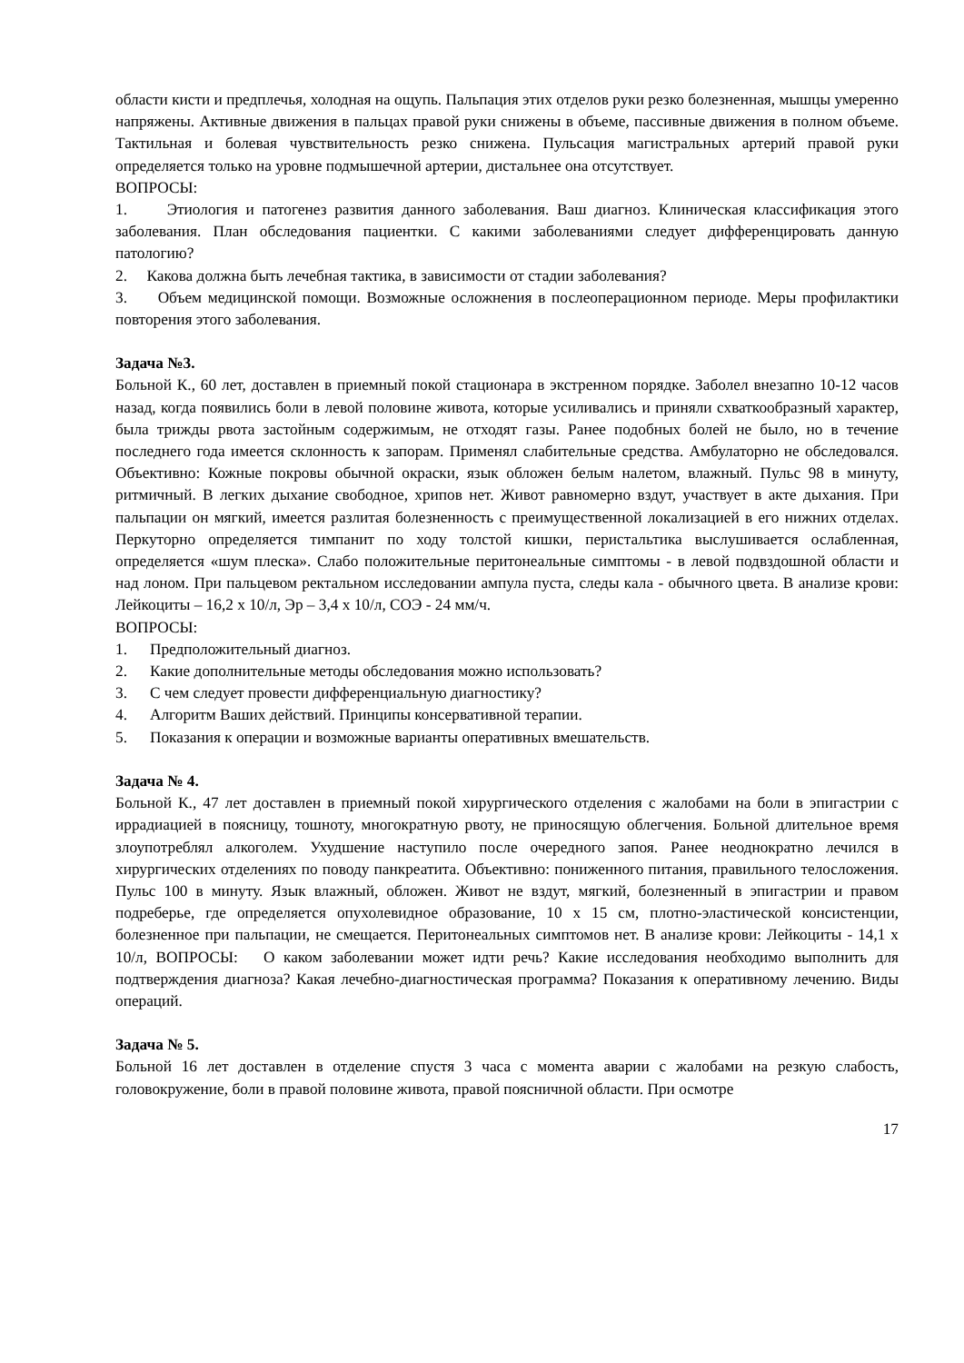области кисти и предплечья, холодная на ощупь. Пальпация этих отделов руки резко болезненная, мышцы умеренно напряжены. Активные движения в пальцах правой руки снижены в объеме, пассивные движения в полном объеме. Тактильная и болевая чувствительность резко снижена. Пульсация магистральных артерий правой руки определяется только на уровне подмышечной артерии, дистальнее она отсутствует.
ВОПРОСЫ:
1. Этиология и патогенез развития данного заболевания. Ваш диагноз. Клиническая классификация этого заболевания. План обследования пациентки. С какими заболеваниями следует дифференцировать данную патологию?
2. Какова должна быть лечебная тактика, в зависимости от стадии заболевания?
3. Объем медицинской помощи. Возможные осложнения в послеоперационном периоде. Меры профилактики повторения этого заболевания.
Задача №3.
Больной К., 60 лет, доставлен в приемный покой стационара в экстренном порядке. Заболел внезапно 10-12 часов назад, когда появились боли в левой половине живота, которые усиливались и приняли схваткообразный характер, была трижды рвота застойным содержимым, не отходят газы. Ранее подобных болей не было, но в течение последнего года имеется склонность к запорам. Применял слабительные средства. Амбулаторно не обследовался. Объективно: Кожные покровы обычной окраски, язык обложен белым налетом, влажный. Пульс 98 в минуту, ритмичный. В легких дыхание свободное, хрипов нет. Живот равномерно вздут, участвует в акте дыхания. При пальпации он мягкий, имеется разлитая болезненность с преимущественной локализацией в его нижних отделах. Перкуторно определяется тимпанит по ходу толстой кишки, перистальтика выслушивается ослабленная, определяется «шум плеска». Слабо положительные перитонеальные симптомы - в левой подвздошной области и над лоном. При пальцевом ректальном исследовании ампула пуста, следы кала - обычного цвета. В анализе крови: Лейкоциты – 16,2 х 10/л, Эр – 3,4 х 10/л, СОЭ - 24 мм/ч.
ВОПРОСЫ:
1. Предположительный диагноз.
2. Какие дополнительные методы обследования можно использовать?
3. С чем следует провести дифференциальную диагностику?
4. Алгоритм Ваших действий. Принципы консервативной терапии.
5. Показания к операции и возможные варианты оперативных вмешательств.
Задача № 4.
Больной К., 47 лет доставлен в приемный покой хирургического отделения с жалобами на боли в эпигастрии с иррадиацией в поясницу, тошноту, многократную рвоту, не приносящую облегчения. Больной длительное время злоупотреблял алкоголем. Ухудшение наступило после очередного запоя. Ранее неоднократно лечился в хирургических отделениях по поводу панкреатита. Объективно: пониженного питания, правильного телосложения. Пульс 100 в минуту. Язык влажный, обложен. Живот не вздут, мягкий, болезненный в эпигастрии и правом подреберье, где определяется опухолевидное образование, 10 х 15 см, плотно-эластической консистенции, болезненное при пальпации, не смещается. Перитонеальных симптомов нет. В анализе крови: Лейкоциты - 14,1 х 10/л, ВОПРОСЫ: О каком заболевании может идти речь? Какие исследования необходимо выполнить для подтверждения диагноза? Какая лечебно-диагностическая программа? Показания к оперативному лечению. Виды операций.
Задача № 5.
Больной 16 лет доставлен в отделение спустя 3 часа с момента аварии с жалобами на резкую слабость, головокружение, боли в правой половине живота, правой поясничной области. При осмотре
17